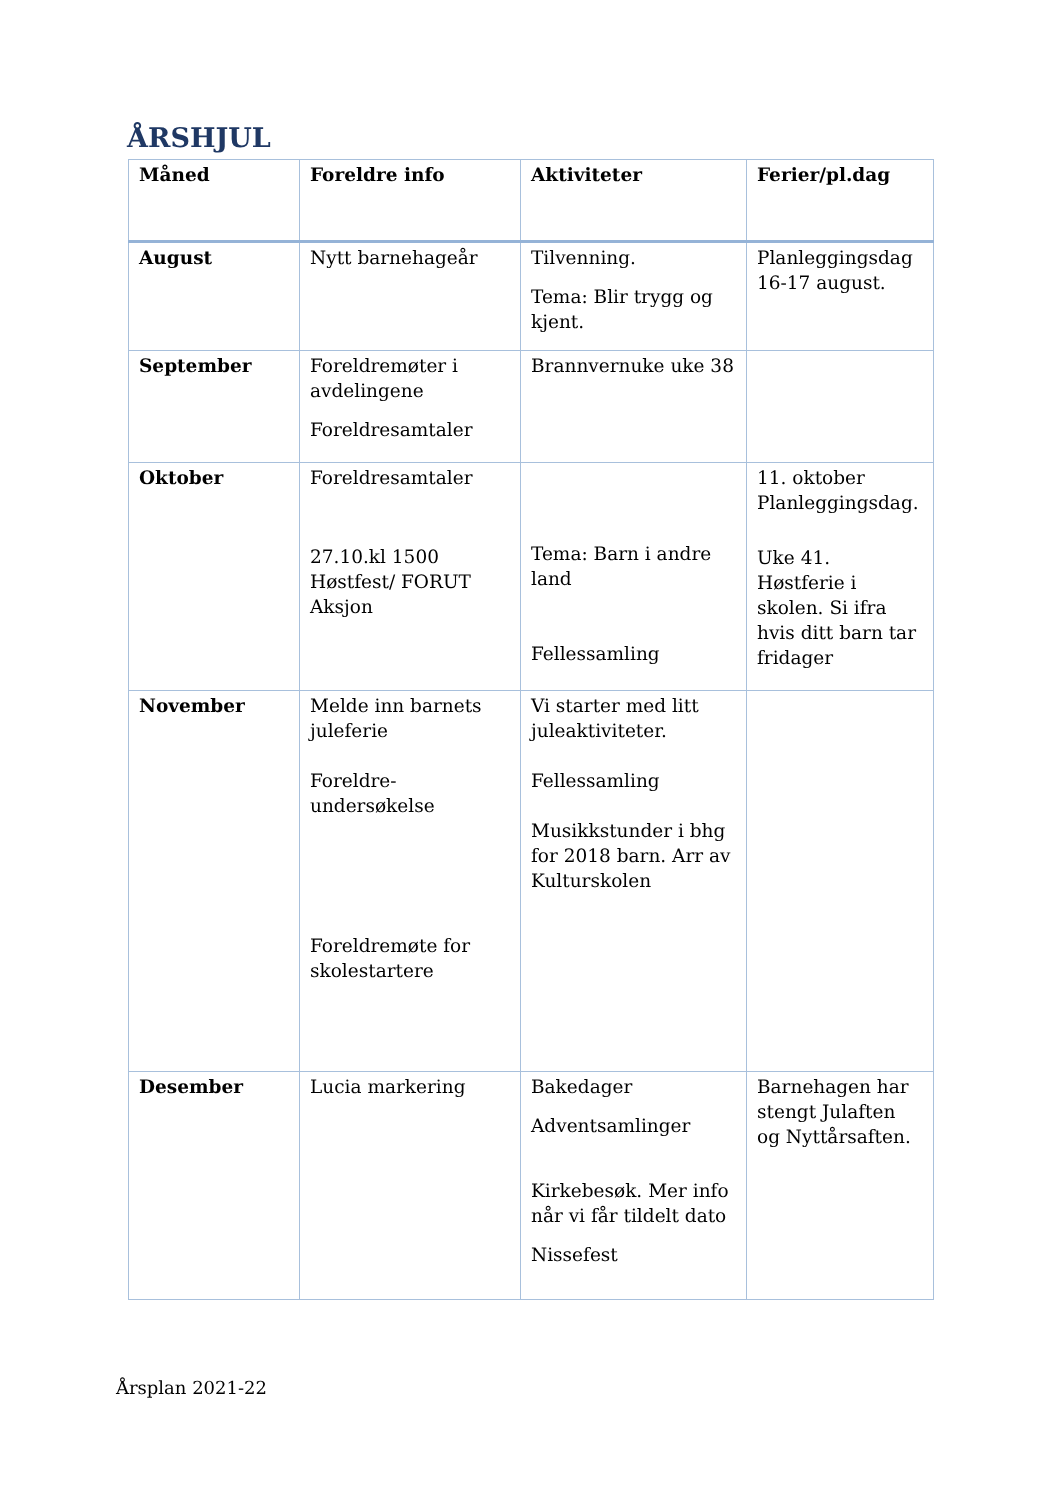ÅRSHJUL
| Måned | Foreldre info | Aktiviteter | Ferier/pl.dag |
| --- | --- | --- | --- |
| August | Nytt barnehageår | Tilvenning. Tema: Blir trygg og kjent. | Planleggingsdag 16-17 august. |
| September | Foreldremøter i avdelingene Foreldresamtaler | Brannvernuke uke 38 | |
| Oktober | Foreldresamtaler 27.10.kl 1500 Høstfest/ FORUT Aksjon | Tema: Barn i andre land Fellessamling | 11. oktober Planleggingsdag. Uke 41. Høstferie i skolen. Si ifra hvis ditt barn tar fridager |
| November | Melde inn barnets juleferie Foreldre-undersøkelse Foreldremøte for skolestartere | Vi starter med litt juleaktiviteter. Fellessamling Musikkstunder i bhg for 2018 barn. Arr av Kulturskolen | |
| Desember | Lucia markering | Bakedager Adventsamlinger Kirkebesøk. Mer info når vi får tildelt dato Nissefest | Barnehagen har stengt Julaften og Nyttårsaften. |
Årsplan 2021-22